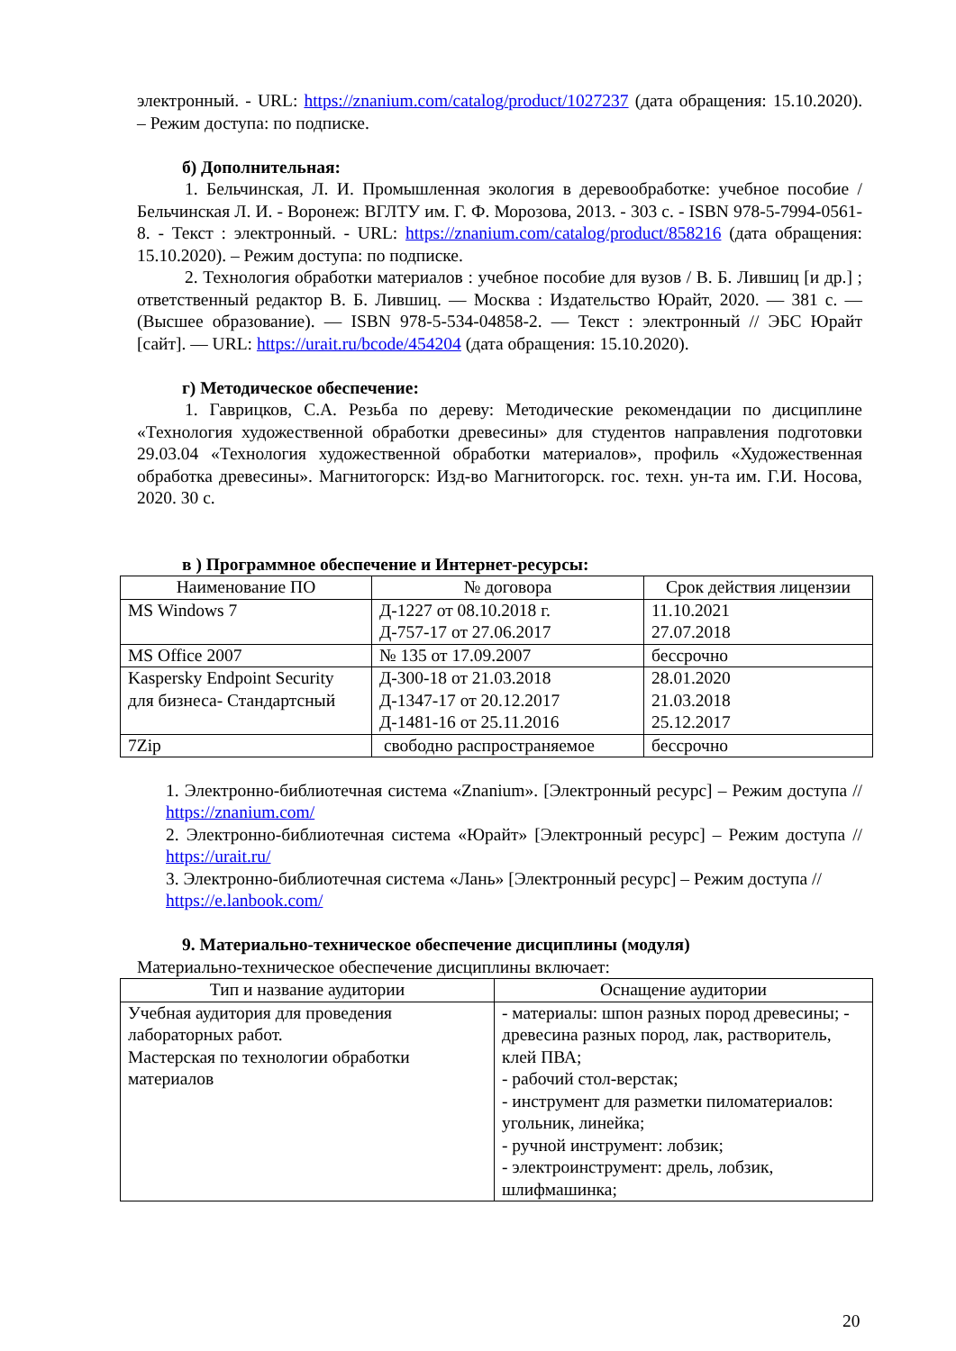электронный. - URL: https://znanium.com/catalog/product/1027237 (дата обращения: 15.10.2020). – Режим доступа: по подписке.
б) Дополнительная:
1. Бельчинская, Л. И. Промышленная экология в деревообработке: учебное пособие / Бельчинская Л. И. - Воронеж: ВГЛТУ им. Г. Ф. Морозова, 2013. - 303 с. - ISBN 978-5-7994-0561-8. - Текст : электронный. - URL: https://znanium.com/catalog/product/858216 (дата обращения: 15.10.2020). – Режим доступа: по подписке.
2. Технология обработки материалов : учебное пособие для вузов / В. Б. Лившиц [и др.] ; ответственный редактор В. Б. Лившиц. — Москва : Издательство Юрайт, 2020. — 381 с. — (Высшее образование). — ISBN 978-5-534-04858-2. — Текст : электронный // ЭБС Юрайт [сайт]. — URL: https://urait.ru/bcode/454204 (дата обращения: 15.10.2020).
г) Методическое обеспечение:
1. Гаврицков, С.А. Резьба по дереву: Методические рекомендации по дисциплине «Технология художественной обработки древесины» для студентов направления подготовки 29.03.04 «Технология художественной обработки материалов», профиль «Художественная обработка древесины». Магнитогорск: Изд-во Магнитогорск. гос. техн. ун-та им. Г.И. Носова, 2020. 30 с.
в ) Программное обеспечение и Интернет-ресурсы:
| Наименование ПО | № договора | Срок действия лицензии |
| --- | --- | --- |
| MS Windows 7 | Д-1227 от 08.10.2018 г. Д-757-17 от 27.06.2017 | 11.10.2021 27.07.2018 |
| MS Office 2007 | № 135 от 17.09.2007 | бессрочно |
| Kaspersky Endpoint Security для бизнеса- Стандартсный | Д-300-18 от 21.03.2018 Д-1347-17 от 20.12.2017 Д-1481-16 от 25.11.2016 | 28.01.2020 21.03.2018 25.12.2017 |
| 7Zip | свободно распространяемое | бессрочно |
1. Электронно-библиотечная система «Znanium». [Электронный ресурс] – Режим доступа // https://znanium.com/
2. Электронно-библиотечная система «Юрайт» [Электронный ресурс] – Режим доступа // https://urait.ru/
3. Электронно-библиотечная система «Лань» [Электронный ресурс] – Режим доступа // https://e.lanbook.com/
9. Материально-техническое обеспечение дисциплины (модуля)
Материально-техническое обеспечение дисциплины включает:
| Тип и название аудитории | Оснащение аудитории |
| --- | --- |
| Учебная аудитория для проведения лабораторных работ. Мастерская по технологии обработки материалов | - материалы: шпон разных пород древесины; - древесина разных пород, лак, растворитель, клей ПВА; - рабочий стол-верстак; - инструмент для разметки пиломатериалов: угольник, линейка; - ручной инструмент: лобзик; - электроинструмент: дрель, лобзик, шлифмашинка; |
20